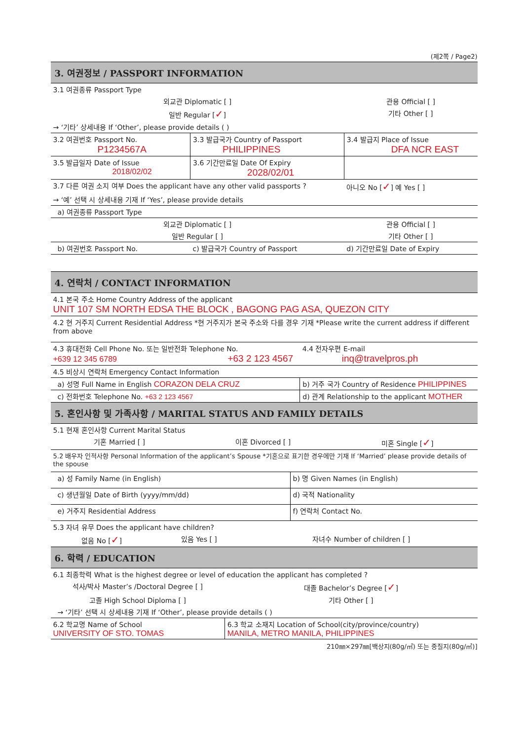(제2쪽 / Page2)
3. 여권정보 / PASSPORT INFORMATION
| 3.1 여권종류 Passport Type | | |
| 외교관 Diplomatic [ ] | | 관용 Official [ ] |
| 일반 Regular [ ✓ ] | | 기타 Other [ ] |
| → ‘기타’ 상세내용 If ‘Other’, please provide details ( ) | | |
| 3.2 여권번호 Passport No. P1234567A | 3.3 발급국가 Country of Passport PHILIPPINES | 3.4 발급지 Place of Issue DFA NCR EAST |
| 3.5 발급일자 Date of Issue 2018/02/02 | 3.6 기간만료일 Date Of Expiry 2028/02/01 | |
| 3.7 다른 여권 소지 여부 Does the applicant have any other valid passports ? | | 아니오 No [ ✓ ] 예 Yes [ ] |
| → ‘예’ 선택 시 상세내용 기재 If ‘Yes’, please provide details | | |
| a) 여권종류 Passport Type | | |
| 외교관 Diplomatic [ ] | | 관용 Official [ ] |
| 일반 Regular [ ] | | 기타 Other [ ] |
| b) 여권번호 Passport No. | c) 발급국가 Country of Passport | d) 기간만료일 Date of Expiry |
4. 연락처 / CONTACT INFORMATION
| 4.1 본국 주소 Home Country Address of the applicant UNIT 107 SM NORTH EDSA THE BLOCK , BAGONG PAG ASA, QUEZON CITY | |
| 4.2 현 거주지 Current Residential Address *현 거주지가 본국 주소와 다를 경우 기재 *Please write the current address if different from above | |
| 4.3 휴대전화 Cell Phone No. 또는 일반전화 Telephone No. +639 12 345 6789 +63 2 123 4567 | 4.4 전자우편 E-mail inq@travelpros.ph |
| 4.5 비상시 연락처 Emergency Contact Information | |
| a) 성명 Full Name in English CORAZON DELA CRUZ | b) 거주 국가 Country of Residence PHILIPPINES |
| c) 전화번호 Telephone No. +63 2 123 4567 | d) 관계 Relationship to the applicant MOTHER |
5. 혼인사항 및 가족사항 / MARITAL STATUS AND FAMILY DETAILS
| 5.1 현재 혼인사항 Current Marital Status | | |
| 기혼 Married [ ] | 이혼 Divorced [ ] | 미혼 Single [ ✓ ] |
| 5.2 배우자 인적사항 Personal Information of the applicant’s Spouse *기혼으로 표기한 경우에만 기재 If ‘Married’ please provide details of the spouse | | |
| a) 성 Family Name (in English) | b) 명 Given Names (in English) |
| c) 생년월일 Date of Birth (yyyy/mm/dd) | d) 국적 Nationality |
| e) 거주지 Residential Address | f) 연락처 Contact No. |
| 5.3 자녀 유무 Does the applicant have children? | | |
| 없음 No [ ✓ ] | 있음 Yes [ ] | 자녀수 Number of children [ ] |
6. 학력 / EDUCATION
| 6.1 최종학력 What is the highest degree or level of education the applicant has completed ? | |
| 석사/박사 Master’s /Doctoral Degree [ ] | 대졸 Bachelor’s Degree [ ✓ ] |
| 고졸 High School Diploma [ ] | 기타 Other [ ] |
| → ‘기타’ 선택 시 상세내용 기재 If ‘Other’, please provide details ( ) | |
| 6.2 학교명 Name of School UNIVERSITY OF STO. TOMAS | 6.3 학교 소재지 Location of School(city/province/country) MANILA, METRO MANILA, PHILIPPINES |
210㎜×297㎜[백상지(80g/㎡) 또는 중질지(80g/㎡)]